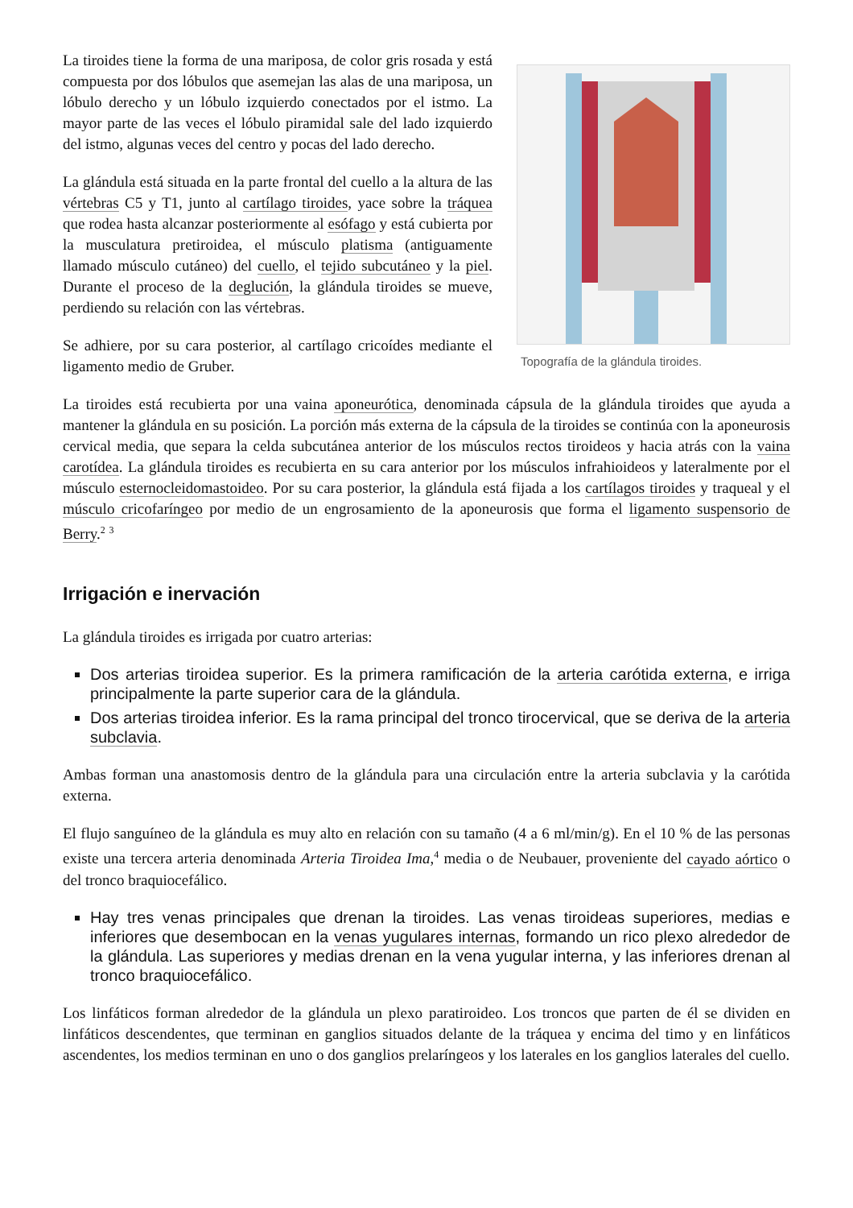Topografía de la glándula tiroides.
La tiroides tiene la forma de una mariposa, de color gris rosada y está compuesta por dos lóbulos que asemejan las alas de una mariposa, un lóbulo derecho y un lóbulo izquierdo conectados por el istmo. La mayor parte de las veces el lóbulo piramidal sale del lado izquierdo del istmo, algunas veces del centro y pocas del lado derecho.
La glándula está situada en la parte frontal del cuello a la altura de las vértebras C5 y T1, junto al cartílago tiroides, yace sobre la tráquea que rodea hasta alcanzar posteriormente al esófago y está cubierta por la musculatura pretiroidea, el músculo platisma (antiguamente llamado músculo cutáneo) del cuello, el tejido subcutáneo y la piel. Durante el proceso de la deglución, la glándula tiroides se mueve, perdiendo su relación con las vértebras.
Se adhiere, por su cara posterior, al cartílago cricoídes mediante el ligamento medio de Gruber.
La tiroides está recubierta por una vaina aponeurótica, denominada cápsula de la glándula tiroides que ayuda a mantener la glándula en su posición. La porción más externa de la cápsula de la tiroides se continúa con la aponeurosis cervical media, que separa la celda subcutánea anterior de los músculos rectos tiroideos y hacia atrás con la vaina carotídea. La glándula tiroides es recubierta en su cara anterior por los músculos infrahioideos y lateralmente por el músculo esternocleidomastoideo. Por su cara posterior, la glándula está fijada a los cartílagos tiroides y traqueal y el músculo cricofaríngeo por medio de un engrosamiento de la aponeurosis que forma el ligamento suspensorio de Berry.<sup>2</sup> <sup>3</sup>
Irrigación e inervación
La glándula tiroides es irrigada por cuatro arterias:
Dos arterias tiroidea superior. Es la primera ramificación de la arteria carótida externa, e irriga principalmente la parte superior cara de la glándula.
Dos arterias tiroidea inferior. Es la rama principal del tronco tirocervical, que se deriva de la arteria subclavia.
Ambas forman una anastomosis dentro de la glándula para una circulación entre la arteria subclavia y la carótida externa.
El flujo sanguíneo de la glándula es muy alto en relación con su tamaño (4 a 6 ml/min/g). En el 10 % de las personas existe una tercera arteria denominada Arteria Tiroidea Ima,<sup>4</sup> media o de Neubauer, proveniente del cayado aórtico o del tronco braquiocefálico.
Hay tres venas principales que drenan la tiroides. Las venas tiroideas superiores, medias e inferiores que desembocan en la venas yugulares internas, formando un rico plexo alrededor de la glándula. Las superiores y medias drenan en la vena yugular interna, y las inferiores drenan al tronco braquiocefálico.
Los linfáticos forman alrededor de la glándula un plexo paratiroideo. Los troncos que parten de él se dividen en linfáticos descendentes, que terminan en ganglios situados delante de la tráquea y encima del timo y en linfáticos ascendentes, los medios terminan en uno o dos ganglios prelaríngeos y los laterales en los ganglios laterales del cuello.